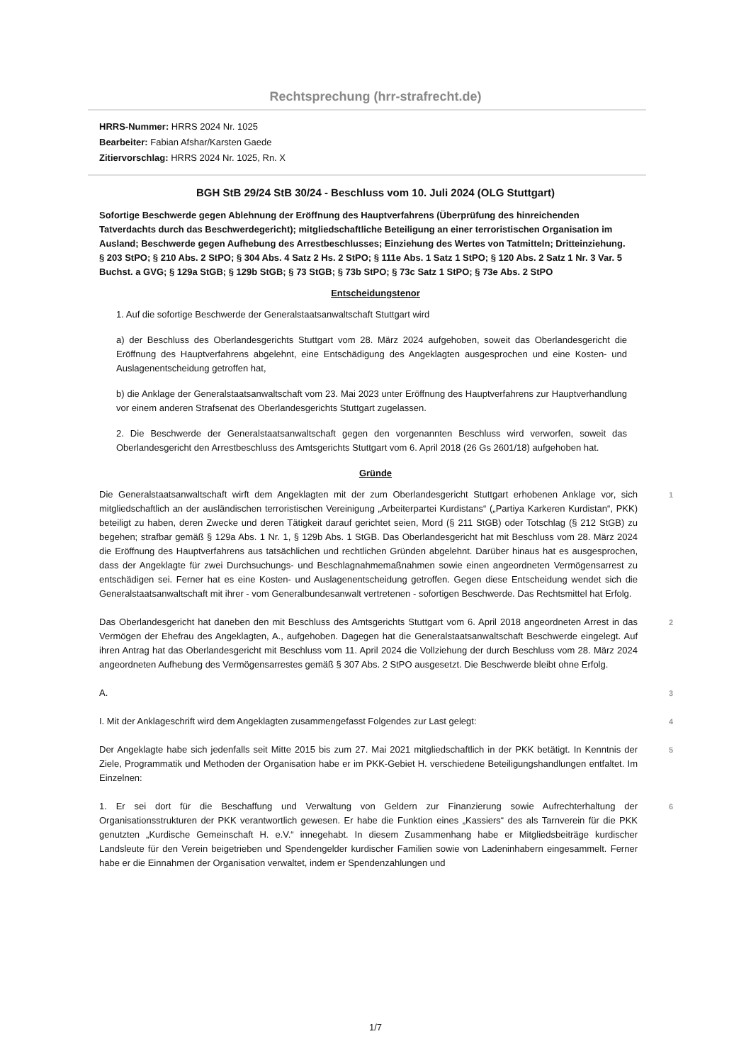Rechtsprechung (hrr-strafrecht.de)
HRRS-Nummer: HRRS 2024 Nr. 1025
Bearbeiter: Fabian Afshar/Karsten Gaede
Zitiervorschlag: HRRS 2024 Nr. 1025, Rn. X
BGH StB 29/24 StB 30/24 - Beschluss vom 10. Juli 2024 (OLG Stuttgart)
Sofortige Beschwerde gegen Ablehnung der Eröffnung des Hauptverfahrens (Überprüfung des hinreichenden Tatverdachts durch das Beschwerdegericht); mitgliedschaftliche Beteiligung an einer terroristischen Organisation im Ausland; Beschwerde gegen Aufhebung des Arrestbeschlusses; Einziehung des Wertes von Tatmitteln; Dritteinziehung.
§ 203 StPO; § 210 Abs. 2 StPO; § 304 Abs. 4 Satz 2 Hs. 2 StPO; § 111e Abs. 1 Satz 1 StPO; § 120 Abs. 2 Satz 1 Nr. 3 Var. 5 Buchst. a GVG; § 129a StGB; § 129b StGB; § 73 StGB; § 73b StPO; § 73c Satz 1 StPO; § 73e Abs. 2 StPO
Entscheidungstenor
1. Auf die sofortige Beschwerde der Generalstaatsanwaltschaft Stuttgart wird
a) der Beschluss des Oberlandesgerichts Stuttgart vom 28. März 2024 aufgehoben, soweit das Oberlandesgericht die Eröffnung des Hauptverfahrens abgelehnt, eine Entschädigung des Angeklagten ausgesprochen und eine Kosten- und Auslagenentscheidung getroffen hat,
b) die Anklage der Generalstaatsanwaltschaft vom 23. Mai 2023 unter Eröffnung des Hauptverfahrens zur Hauptverhandlung vor einem anderen Strafsenat des Oberlandesgerichts Stuttgart zugelassen.
2. Die Beschwerde der Generalstaatsanwaltschaft gegen den vorgenannten Beschluss wird verworfen, soweit das Oberlandesgericht den Arrestbeschluss des Amtsgerichts Stuttgart vom 6. April 2018 (26 Gs 2601/18) aufgehoben hat.
Gründe
Die Generalstaatsanwaltschaft wirft dem Angeklagten mit der zum Oberlandesgericht Stuttgart erhobenen Anklage vor, sich mitgliedschaftlich an der ausländischen terroristischen Vereinigung „Arbeiterpartei Kurdistans“ („Partiya Karkeren Kurdistan“, PKK) beteiligt zu haben, deren Zwecke und deren Tätigkeit darauf gerichtet seien, Mord (§ 211 StGB) oder Totschlag (§ 212 StGB) zu begehen; strafbar gemäß § 129a Abs. 1 Nr. 1, § 129b Abs. 1 StGB. Das Oberlandesgericht hat mit Beschluss vom 28. März 2024 die Eröffnung des Hauptverfahrens aus tatsächlichen und rechtlichen Gründen abgelehnt. Darüber hinaus hat es ausgesprochen, dass der Angeklagte für zwei Durchsuchungs- und Beschlagnahmemaßnahmen sowie einen angeordneten Vermögensarrest zu entschädigen sei. Ferner hat es eine Kosten- und Auslagenentscheidung getroffen. Gegen diese Entscheidung wendet sich die Generalstaatsanwaltschaft mit ihrer - vom Generalbundesanwalt vertretenen - sofortigen Beschwerde. Das Rechtsmittel hat Erfolg.
1
Das Oberlandesgericht hat daneben den mit Beschluss des Amtsgerichts Stuttgart vom 6. April 2018 angeordneten Arrest in das Vermögen der Ehefrau des Angeklagten, A., aufgehoben. Dagegen hat die Generalstaatsanwaltschaft Beschwerde eingelegt. Auf ihren Antrag hat das Oberlandesgericht mit Beschluss vom 11. April 2024 die Vollziehung der durch Beschluss vom 28. März 2024 angeordneten Aufhebung des Vermögensarrestes gemäß § 307 Abs. 2 StPO ausgesetzt. Die Beschwerde bleibt ohne Erfolg.
2
A.
3
I. Mit der Anklageschrift wird dem Angeklagten zusammengefasst Folgendes zur Last gelegt:
4
Der Angeklagte habe sich jedenfalls seit Mitte 2015 bis zum 27. Mai 2021 mitgliedschaftlich in der PKK betätigt. In Kenntnis der Ziele, Programmatik und Methoden der Organisation habe er im PKK-Gebiet H. verschiedene Beteiligungshandlungen entfaltet. Im Einzelnen:
5
1. Er sei dort für die Beschaffung und Verwaltung von Geldern zur Finanzierung sowie Aufrechterhaltung der Organisationsstrukturen der PKK verantwortlich gewesen. Er habe die Funktion eines „Kassiers“ des als Tarnverein für die PKK genutzten „Kurdische Gemeinschaft H. e.V.“ innegehabt. In diesem Zusammenhang habe er Mitgliedsbeiträge kurdischer Landsleute für den Verein beigetrieben und Spendengelder kurdischer Familien sowie von Ladeninhabern eingesammelt. Ferner habe er die Einnahmen der Organisation verwaltet, indem er Spendenzahlungen und
6
1/7